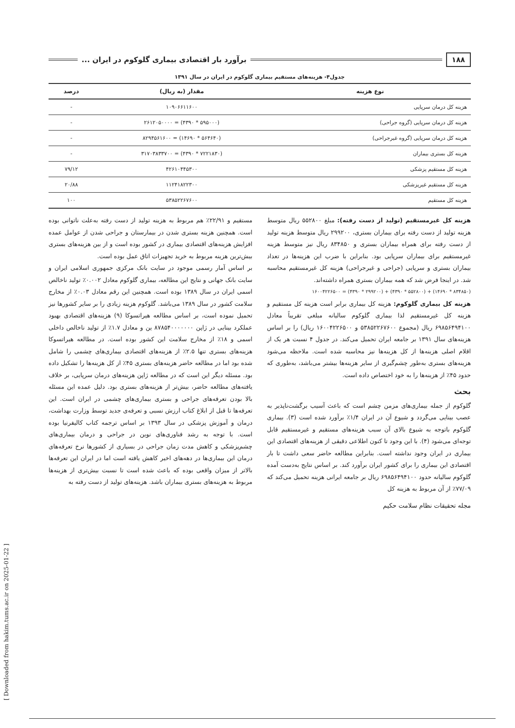۱۸۸ برآورد بار اقتصادی بیماری گلوکوم در ایران ...
جدول۴- هزینه‌های مستقیم بیماری گلوکوم در ایران در سال ۱۳۹۱
| نوع هزینه | مقدار (به ریال) | درصد |
| --- | --- | --- |
| هزینه کل درمان سرپایی | ۱۰۹۰۶۶۱۱۶۰۰ | - |
| هزینه کل درمان سرپایی (گروه جراحی) | (۵۹۵۰۰۰ * ۴۳۹۰) = ۲۶۱۲۰۵۰۰۰۰ | - |
| هزینه کل درمان سرپایی (گروه غیرجراحی) | (۵۶۴۶۴۰ * ۱۴۶۹۰) = ۸۲۹۴۵۶۱۶۰۰ | - |
| هزینه کل بستری بیماران | (۷۲۲۱۸۳۰ * ۴۳۹۰) = ۳۱۷۰۳۸۳۳۷۰۰ | - |
| هزینه کل مستقیم پزشکی | ۴۲۶۱۰۴۴۵۳۰۰ | ۷۹/۱۲ |
| هزینه کل مستقیم غیرپزشکی | ۱۱۲۴۱۸۲۲۳۰۰ | ۲۰/۸۸ |
| هزینه کل مستقیم | ۵۳۸۵۲۲۶۷۶۰۰ | ۱۰۰ |
هزینه کل غیرمستقیم (تولید از دست رفته): مبلغ ۵۵۲۸۰۰ ریال متوسط هزینه تولید از دست رفته برای بیماران بستری، ۲۹۹۲۰۰ ریال متوسط هزینه تولید از دست رفته برای همراه بیماران بستری و ۸۳۴۸۵۰ ریال نیز متوسط هزینه غیرمستقیم برای بیماران سرپایی بود. بنابراین با ضرب این هزینه‌ها در تعداد بیماران بستری و سرپایی (جراحی و غیرجراحی) هزینه کل غیرمستقیم محاسبه شد. در اینجا فرض شد که همه بیماران بستری همراه داشته‌اند.
(۸۳۴۸۵۰ * ۱۴۶۹۰) + (۵۵۲۸۰۰ * ۴۳۹۰) + (۲۹۹۲۰۰ * ۴۳۹۰) = ۱۶۰۰۴۲۲۶۵۰۰
هزینه کل بیماری گلوکوم: هزینه کل بیماری برابر است هزینه کل مستقیم و هزینه کل غیرمستقیم لذا بیماری گلوکوم سالیانه مبلغی تقریباً معادل ۶۹۸۵۶۴۹۴۱۰۰ ریال (مجموع ۵۳۸۵۲۲۶۷۶۰۰ و ۱۶۰۰۴۲۲۶۵۰۰ ریال) را بر اساس هزینه‌های سال ۱۳۹۱ بر جامعه ایران تحمیل می‌کند. در جدول ۴ نسبت هر یک از اقلام اصلی هزینه‌ها از کل هزینه‌ها نیز محاسبه شده است. ملاحظه می‌شود هزینه‌های بستری به‌طور چشم‌گیری از سایر هزینه‌ها بیشتر می‌باشد، به‌طوری که حدود ۴۵٪ از هزینه‌ها را به خود اختصاص داده است.
بحث
گلوکوم از جمله بیماری‌های مزمن چشم است که باعث آسیب برگشت‌ناپذیر به عصب بینایی می‌گردد و شیوع آن در ایران ۱/۴٪ برآورد شده است (۳). بیماری گلوکوم باتوجه به شیوع بالای آن سبب هزینه‌های مستقیم و غیرمستقیم قابل توجه‌ای می‌شود (۴). با این وجود تا کنون اطلاعی دقیقی از هزینه‌های اقتصادی این بیماری در ایران وجود نداشته است. بنابراین مطالعه حاضر سعی داشت تا بار اقتصادی این بیماری را برای کشور ایران برآورد کند. بر اساس نتایج به‌دست آمده گلوکوم سالیانه حدود ۶۹۸۵۶۴۹۴۱۰۰ ریال بر جامعه ایرانی هزینه تحمیل می‌کند که ۷۷/۰۹٪ از آن مربوط به هزینه کل
مستقیم و ۲۲/۹۱٪ هم مربوط به هزینه تولید از دست رفته به‌علت ناتوانی بوده است. همچنین هزینه بستری شدن در بیمارستان و جراحی شدن از عوامل عمده افزایش هزینه‌های اقتصادی بیماری در کشور بوده است و از بین هزینه‌های بستری بیش‌ترین هزینه مربوط به خرید تجهیزات اتاق عمل بوده است.
بر اساس آمار رسمی موجود در سایت بانک مرکزی جمهوری اسلامی ایران و سایت بانک جهانی و نتایج این مطالعه، بیماری گلوکوم معادل ۰.۰۰۲٪ تولید ناخالص اسمی ایران در سال ۱۳۸۹ بوده است. همچنین این رقم معادل ۰.۰۳٪ از مخارج سلامت کشور در سال ۱۳۸۹ می‌باشد. گلوکوم هزینه زیادی را بر سایر کشورها نیز تحمیل نموده است، بر اساس مطالعه هیراتسوکا (۹) هزینه‌های اقتصادی بهبود عملکرد بینایی در ژاپن ۸۷۸۵۴۰۰۰۰۰۰۰ ین و معادل ۱.۷٪ از تولید ناخالص داخلی اسمی و ۱۸٪ از مخارج سلامت این کشور بوده است. در مطالعه هیراتسوکا هزینه‌های بستری تنها ۲.۵٪ از هزینه‌های اقتصادی بیماری‌های چشمی را شامل شده بود اما در مطالعه حاضر هزینه‌های بستری ۴۵٪ از کل هزینه‌ها را تشکیل داده بود. مسئله دیگر این است که در مطالعه ژاپن هزینه‌های درمان سرپایی، بر خلاف یافته‌های مطالعه حاضر، بیش‌تر از هزینه‌های بستری بود. دلیل عمده این مسئله بالا بودن تعرفه‌های جراحی و بستری بیماری‌های چشمی در ایران است. این تعرفه‌ها تا قبل از ابلاغ کتاب ارزش نسبی و تعرفه‌ی جدید توسط وزارت بهداشت، درمان و آموزش پزشکی در سال ۱۳۹۳ بر اساس ترجمه کتاب کالیفرنیا بوده است. با توجه به رشد فناوری‌های نوین در جراحی و درمان بیماری‌های چشم‌پزشکی و کاهش مدت زمان جراحی در بسیاری از کشورها نرخ تعرفه‌های درمان این بیماری‌ها در دهه‌های اخیر کاهش یافته است اما در ایران این تعرفه‌ها بالاتر از میزان واقعی بوده که باعث شده است تا نسبت بیش‌تری از هزینه‌ها مربوط به هزینه‌های بستری بیماران باشد. هزینه‌های تولید از دست رفته به
مجله تحقیقات نظام سلامت حکیم
[ Downloaded from hakim.tums.ac.ir on 2025-01-22 ]